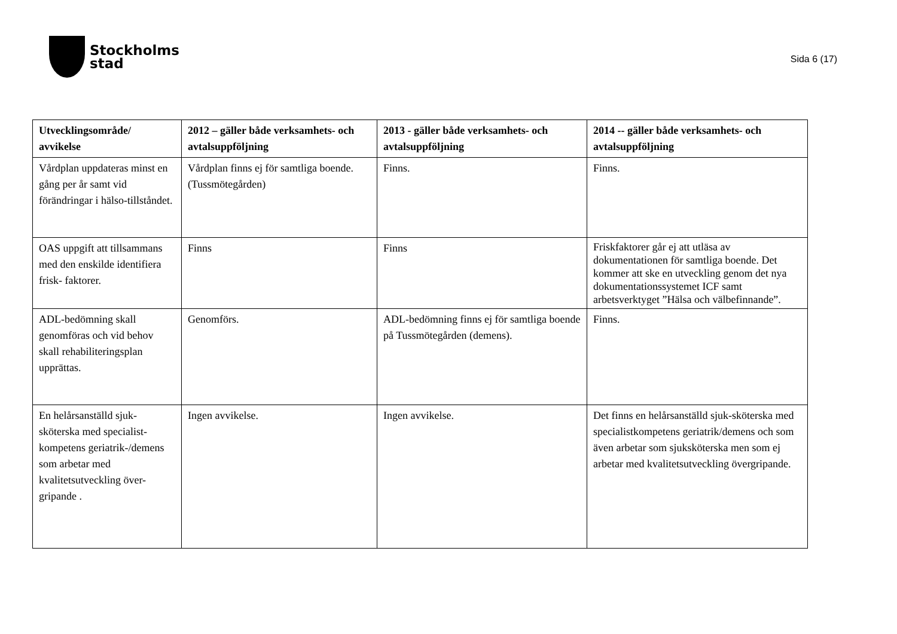Stockholms
stad
Sida 6 (17)
| Utvecklingsområde/ avvikelse | 2012 – gäller både verksamhets- och avtalsuppföljning | 2013 - gäller både verksamhets- och avtalsuppföljning | 2014 -- gäller både verksamhets- och avtalsuppföljning |
| --- | --- | --- | --- |
| Vårdplan uppdateras minst en gång per år samt vid förändringar i hälso-tillståndet. | Vårdplan finns ej för samtliga boende. (Tussmötegården) | Finns. | Finns. |
| OAS uppgift att tillsammans med den enskilde identifiera frisk- faktorer. | Finns | Finns | Friskfaktorer går ej att utläsa av dokumentationen för samtliga boende. Det kommer att ske en utveckling genom det nya dokumentationssystemet ICF samt arbetsverktyget ”Hälsa och välbefinnande”. |
| ADL-bedömning skall genomföras och vid behov skall rehabiliteringsplan upprättas. | Genomförs. | ADL-bedömning finns ej för samtliga boende på Tussmötegården (demens). | Finns. |
| En helårsanställd sjuk-sköterska med specialist-kompetens geriatrik-/demens som arbetar med kvalitetsutveckling över-gripande . | Ingen avvikelse. | Ingen avvikelse. | Det finns en helårsanställd sjuk-sköterska med specialistkompetens geriatrik/demens och som även arbetar som sjuksköterska men som ej arbetar med kvalitetsutveckling övergripande. |